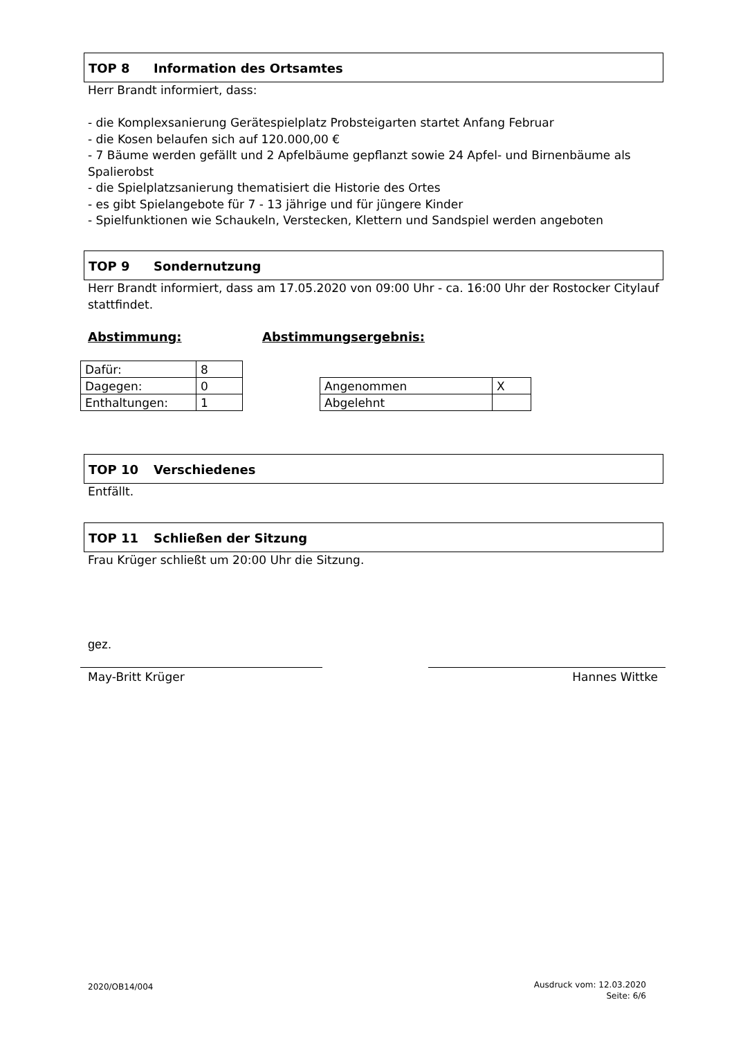TOP 8 Information des Ortsamtes
Herr Brandt informiert, dass:
- die Komplexsanierung Gerätespielplatz Probsteigarten startet Anfang Februar
- die Kosen belaufen sich auf 120.000,00 €
- 7 Bäume werden gefällt und 2 Apfelbäume gepflanzt sowie 24 Apfel- und Birnenbäume als Spalierobst
- die Spielplatzsanierung thematisiert die Historie des Ortes
- es gibt Spielangebote für 7 - 13 jährige und für jüngere Kinder
- Spielfunktionen wie Schaukeln, Verstecken, Klettern und Sandspiel werden angeboten
TOP 9 Sondernutzung
Herr Brandt informiert, dass am 17.05.2020 von 09:00 Uhr - ca. 16:00 Uhr der Rostocker Citylauf stattfindet.
Abstimmung: Abstimmungsergebnis:
| Dafür: | 8 |
| Dagegen: | 0 |
| Enthaltungen: | 1 |
| Angenommen | X |
| Abgelehnt | |
TOP 10 Verschiedenes
Entfällt.
TOP 11 Schließen der Sitzung
Frau Krüger schließt um 20:00 Uhr die Sitzung.
gez.
May-Britt Krüger Hannes Wittke
2020/OB14/004
Ausdruck vom: 12.03.2020
Seite: 6/6